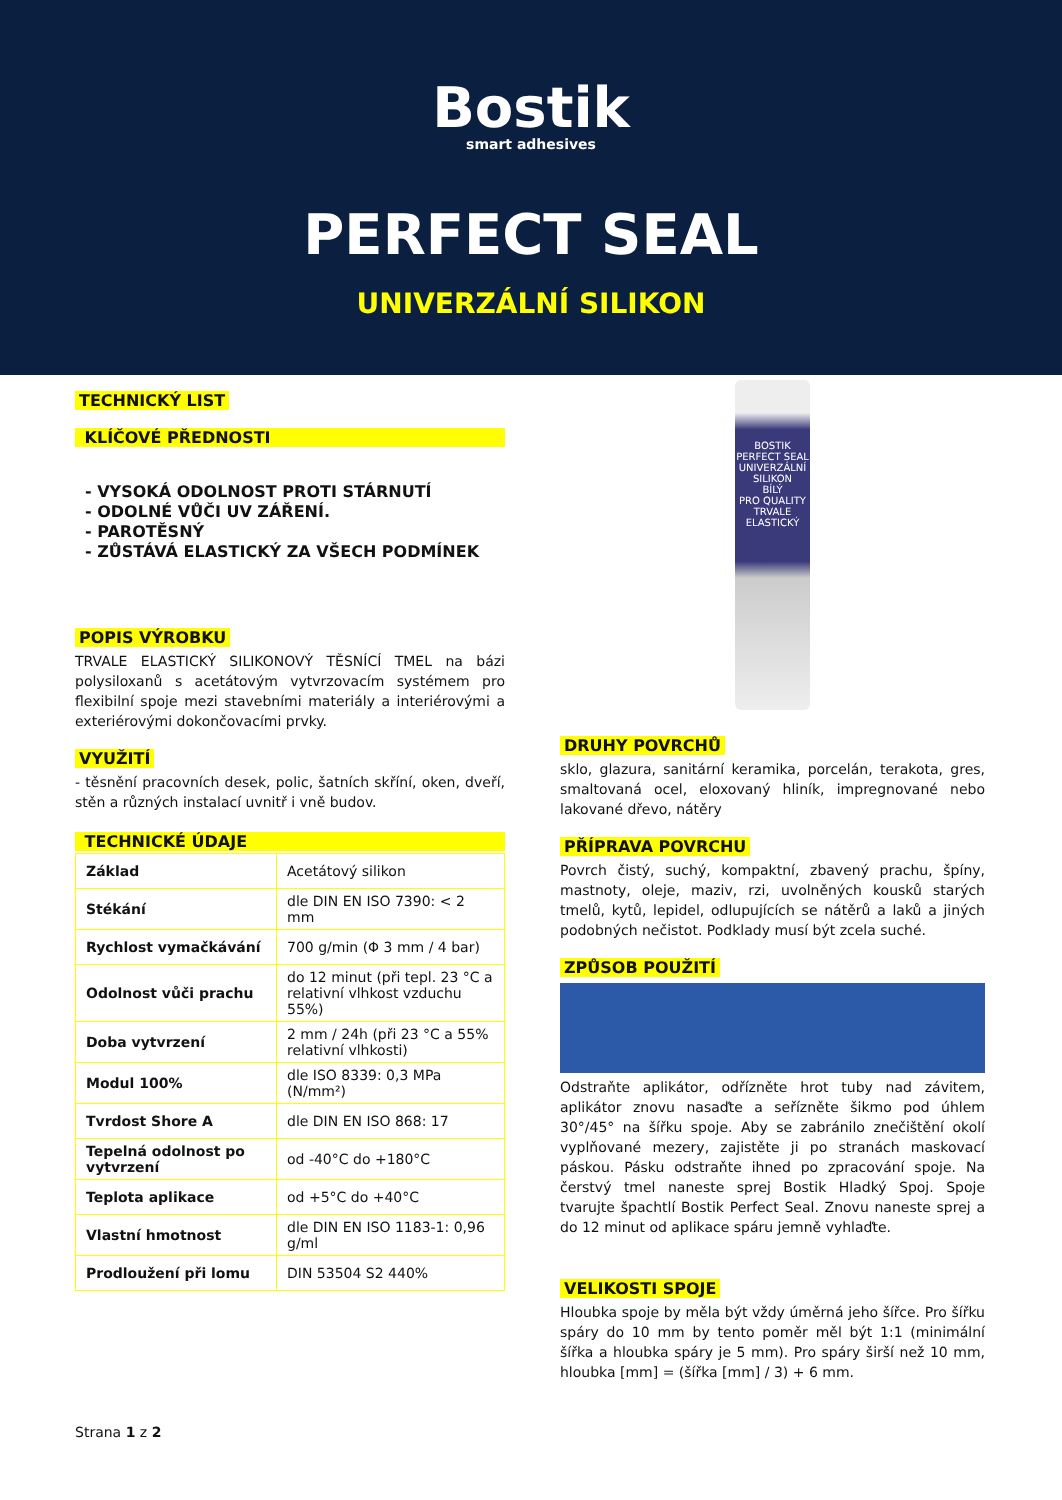Bostik
smart adhesives
PERFECT SEAL
UNIVERZÁLNÍ SILIKON
TECHNICKÝ LIST
KLÍČOVÉ PŘEDNOSTI
- VYSOKÁ ODOLNOST PROTI STÁRNUTÍ
- ODOLNÉ VŮČI UV ZÁŘENÍ.
- PAROTĚSNÝ
- ZŮSTÁVÁ ELASTICKÝ ZA VŠECH PODMÍNEK
POPIS VÝROBKU
TRVALE ELASTICKÝ SILIKONOVÝ TĚSNÍCÍ TMEL na bázi polysiloxanů s acetátovým vytvrzovacím systémem pro flexibilní spoje mezi stavebními materiály a interiérovými a exteriérovými dokončovacími prvky.
VYUŽITÍ
- těsnění pracovních desek, polic, šatních skříní, oken, dveří, stěn a různých instalací uvnitř i vně budov.
TECHNICKÉ ÚDAJE
| Základ | Acetátový silikon |
| Stékání | dle DIN EN ISO 7390: < 2 mm |
| Rychlost vymačkávání | 700 g/min (Φ 3 mm / 4 bar) |
| Odolnost vůči prachu | do 12 minut (při tepl. 23 °C a relativní vlhkost vzduchu 55%) |
| Doba vytvrzení | 2 mm / 24h (při 23 °C a 55% relativní vlhkosti) |
| Modul 100% | dle ISO 8339: 0,3 MPa (N/mm²) |
| Tvrdost Shore A | dle DIN EN ISO 868: 17 |
| Tepelná odolnost po vytvrzení | od -40°C do +180°C |
| Teplota aplikace | od +5°C do +40°C |
| Vlastní hmotnost | dle DIN EN ISO 1183-1: 0,96 g/ml |
| Prodloužení při lomu | DIN 53504 S2 440% |
BOSTIK
PERFECT SEAL
UNIVERZÁLNÍ
SILIKON
BÍLÝ
PRO QUALITY
TRVALE ELASTICKÝ
DRUHY POVRCHŮ
sklo, glazura, sanitární keramika, porcelán, terakota, gres, smaltovaná ocel, eloxovaný hliník, impregnované nebo lakované dřevo, nátěry
PŘÍPRAVA POVRCHU
Povrch čistý, suchý, kompaktní, zbavený prachu, špíny, mastnoty, oleje, maziv, rzi, uvolněných kousků starých tmelů, kytů, lepidel, odlupujících se nátěrů a laků a jiných podobných nečistot. Podklady musí být zcela suché.
ZPŮSOB POUŽITÍ
Odstraňte aplikátor, odřízněte hrot tuby nad závitem, aplikátor znovu nasaďte a seřízněte šikmo pod úhlem 30°/45° na šířku spoje. Aby se zabránilo znečištění okolí vyplňované mezery, zajistěte ji po stranách maskovací páskou. Pásku odstraňte ihned po zpracování spoje. Na čerstvý tmel naneste sprej Bostik Hladký Spoj. Spoje tvarujte špachtlí Bostik Perfect Seal. Znovu naneste sprej a do 12 minut od aplikace spáru jemně vyhlaďte.
VELIKOSTI SPOJE
Hloubka spoje by měla být vždy úměrná jeho šířce. Pro šířku spáry do 10 mm by tento poměr měl být 1:1 (minimální šířka a hloubka spáry je 5 mm). Pro spáry širší než 10 mm, hloubka [mm] = (šířka [mm] / 3) + 6 mm.
Strana 1 z 2